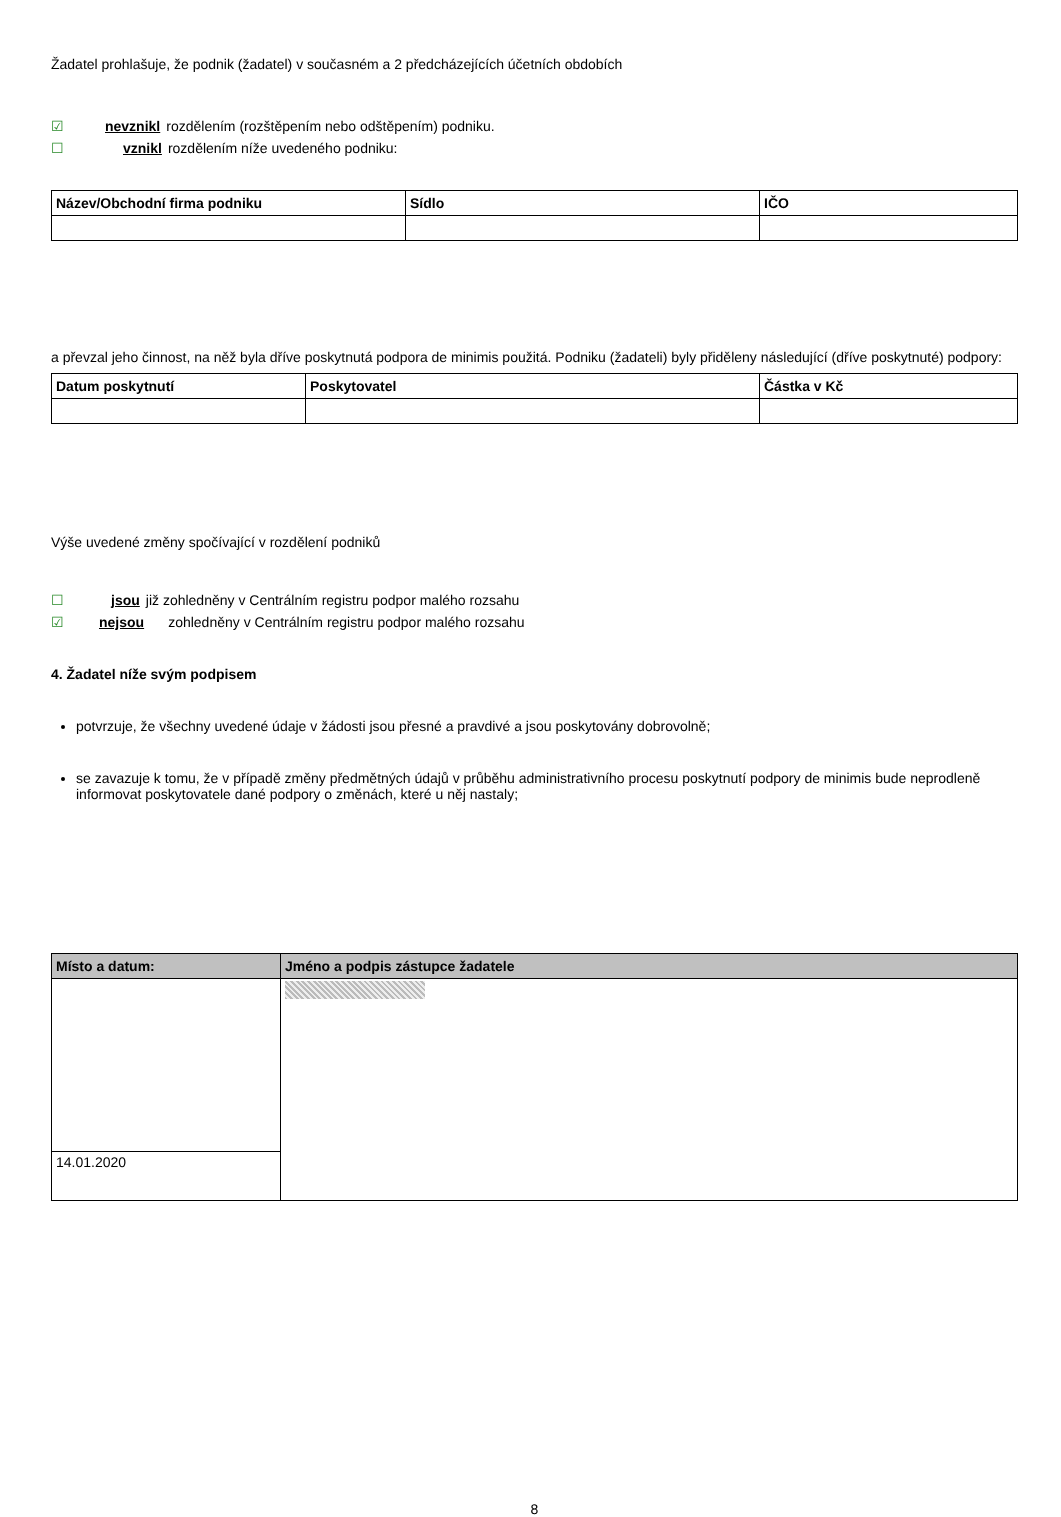Žadatel prohlašuje, že podnik (žadatel) v současném a 2 předcházejících účetních obdobích
☑ nevznikl rozdělením (rozštěpením nebo odštěpením) podniku.
☐ vznikl rozdělením níže uvedeného podniku:
| Název/Obchodní firma podniku | Sídlo | IČO |
| --- | --- | --- |
a převzal jeho činnost, na něž byla dříve poskytnutá podpora de minimis použitá. Podniku (žadateli) byly přiděleny následující (dříve poskytnuté) podpory:
| Datum poskytnutí | Poskytovatel | Částka v Kč |
| --- | --- | --- |
Výše uvedené změny spočívající v rozdělení podniků
☐ jsou již zohledněny v Centrálním registru podpor malého rozsahu
☑ nejsou zohledněny v Centrálním registru podpor malého rozsahu
4. Žadatel níže svým podpisem
potvrzuje, že všechny uvedené údaje v žádosti jsou přesné a pravdivé a jsou poskytovány dobrovolně;
se zavazuje k tomu, že v případě změny předmětných údajů v průběhu administrativního procesu poskytnutí podpory de minimis bude neprodleně informovat poskytovatele dané podpory o změnách, které u něj nastaly;
| Místo a datum: | Jméno a podpis zástupce žadatele |
| --- | --- |
| 14.01.2020 | |
8